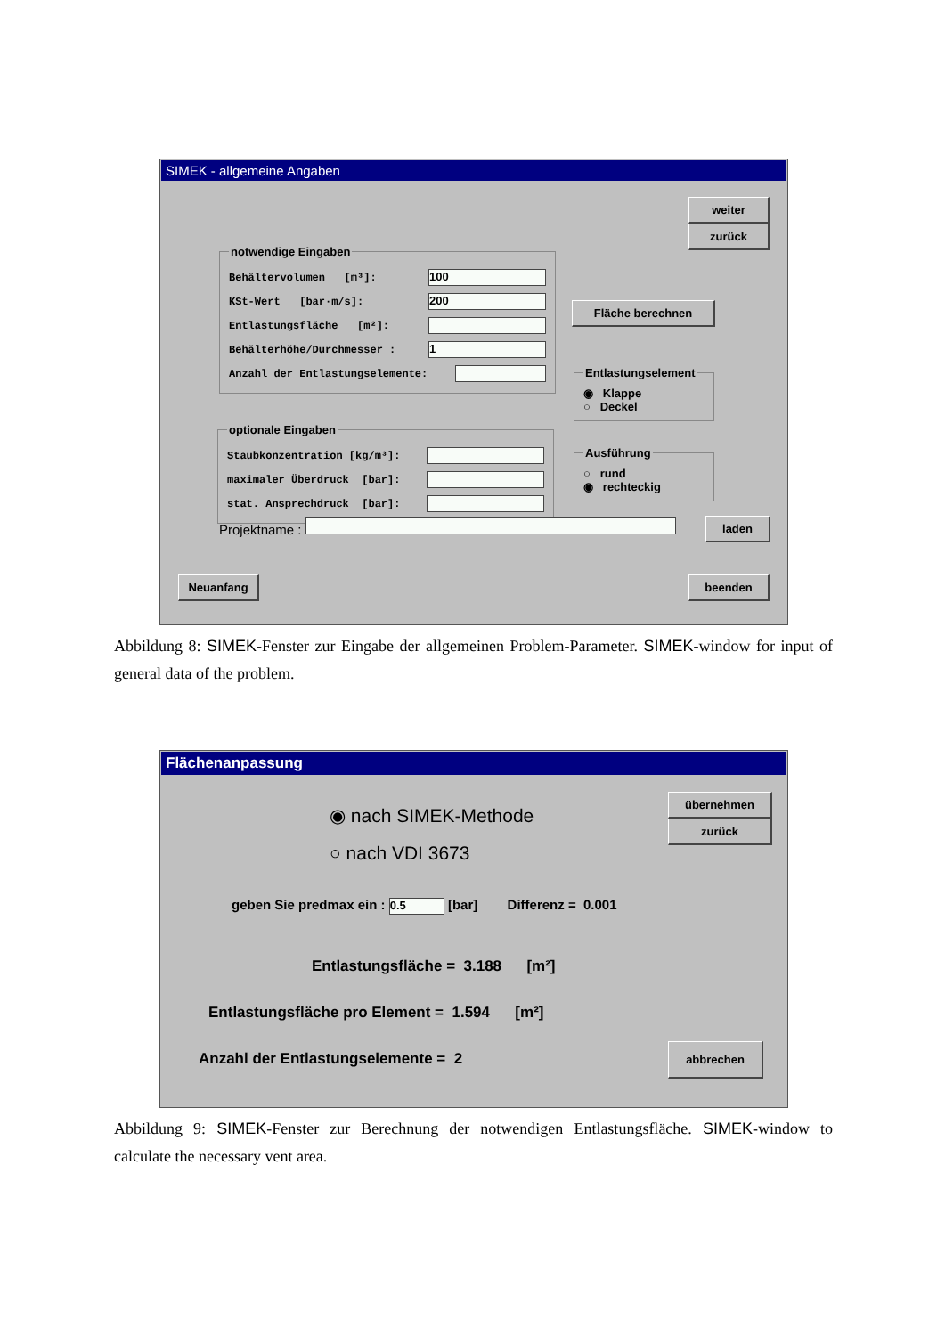SIMEK - allgemeine Angaben
weiter zurück
notwendige Eingaben
Behältervolumen [m³]: 100
KSt-Wert [bar·m/s]: 200
Entlastungsfläche [m²]:
Behälterhöhe/Durchmesser : 1
Anzahl der Entlastungselemente:
Fläche berechnen
Entlastungselement◉ Klappe
○ Deckel
optionale Eingaben
Staubkonzentration [kg/m³]:
maximaler Überdruck [bar]:
stat. Ansprechdruck [bar]:
Ausführung○ rund
◉ rechteckig
Projektname : laden
Neuanfang beenden
Abbildung 8: SIMEK-Fenster zur Eingabe der allgemeinen Problem-Parameter. SIMEK-window for input of general data of the problem.
Flächenanpassung
◉ nach SIMEK-Methode
○ nach VDI 3673
übernehmen zurück
geben Sie predmax ein : 0.5 [bar] Differenz = 0.001
Entlastungsfläche = 3.188 [m²]
Entlastungsfläche pro Element = 1.594 [m²]
Anzahl der Entlastungselemente = 2
abbrechen
Abbildung 9: SIMEK-Fenster zur Berechnung der notwendigen Entlastungsfläche. SIMEK-window to calculate the necessary vent area.